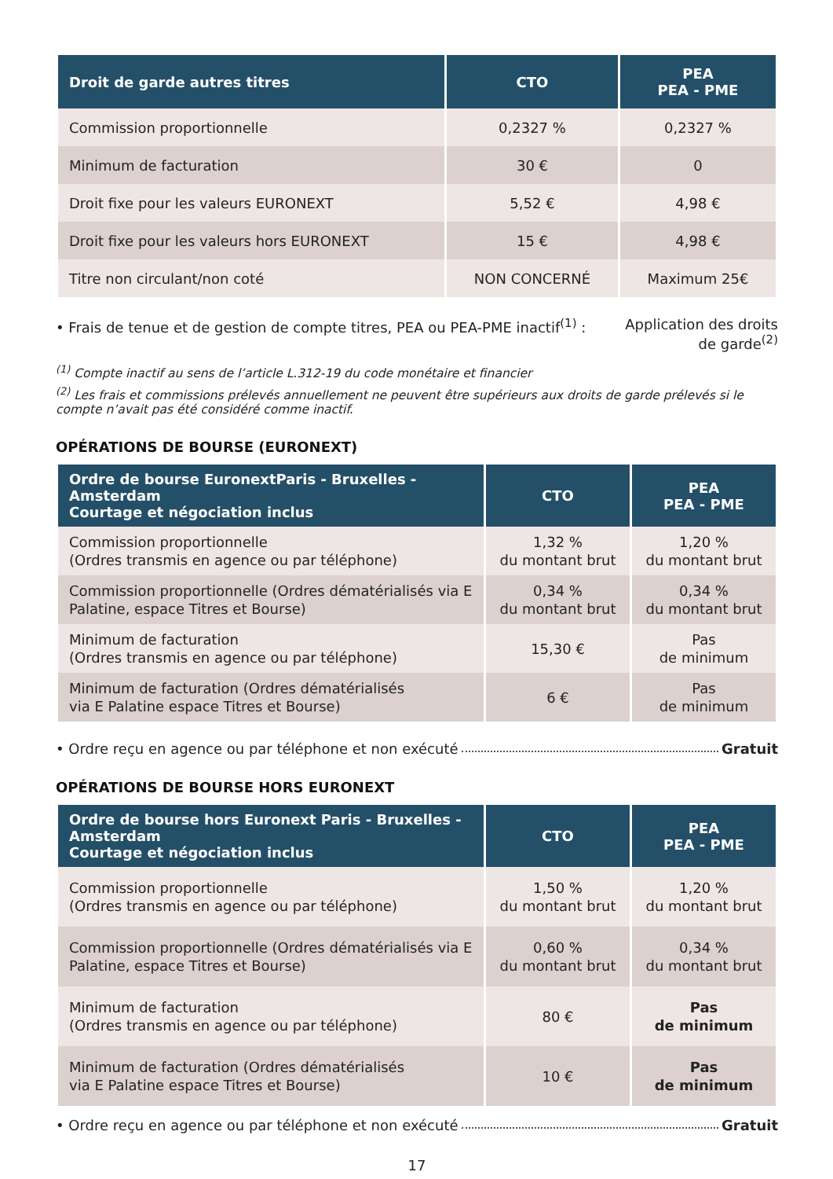| Droit de garde autres titres | CTO | PEA PEA - PME |
| --- | --- | --- |
| Commission proportionnelle | 0,2327 % | 0,2327 % |
| Minimum de facturation | 30 € | 0 |
| Droit fixe pour les valeurs EURONEXT | 5,52 € | 4,98 € |
| Droit fixe pour les valeurs hors EURONEXT | 15 € | 4,98 € |
| Titre non circulant/non coté | NON CONCERNÉ | Maximum 25€ |
• Frais de tenue et de gestion de compte titres, PEA ou PEA-PME inactif<sup>(1)</sup> : Application des droits
de garde<sup>(2)</sup>
<sup>(1)</sup> Compte inactif au sens de l’article L.312-19 du code monétaire et financier
<sup>(2)</sup> Les frais et commissions prélevés annuellement ne peuvent être supérieurs aux droits de garde prélevés si le compte n’avait pas été considéré comme inactif.
OPÉRATIONS DE BOURSE (EURONEXT)
| Ordre de bourse EuronextParis - Bruxelles - Amsterdam Courtage et négociation inclus | CTO | PEA PEA - PME |
| --- | --- | --- |
| Commission proportionnelle (Ordres transmis en agence ou par téléphone) | 1,32 % du montant brut | 1,20 % du montant brut |
| Commission proportionnelle (Ordres dématérialisés via E Palatine, espace Titres et Bourse) | 0,34 % du montant brut | 0,34 % du montant brut |
| Minimum de facturation (Ordres transmis en agence ou par téléphone) | 15,30 € | Pas de minimum |
| Minimum de facturation (Ordres dématérialisés via E Palatine espace Titres et Bourse) | 6 € | Pas de minimum |
• Ordre reçu en agence ou par téléphone et non exécuté Gratuit
OPÉRATIONS DE BOURSE HORS EURONEXT
| Ordre de bourse hors Euronext Paris - Bruxelles - Amsterdam Courtage et négociation inclus | CTO | PEA PEA - PME |
| --- | --- | --- |
| Commission proportionnelle (Ordres transmis en agence ou par téléphone) | 1,50 % du montant brut | 1,20 % du montant brut |
| Commission proportionnelle (Ordres dématérialisés via E Palatine, espace Titres et Bourse) | 0,60 % du montant brut | 0,34 % du montant brut |
| Minimum de facturation (Ordres transmis en agence ou par téléphone) | 80 € | Pas de minimum |
| Minimum de facturation (Ordres dématérialisés via E Palatine espace Titres et Bourse) | 10 € | Pas de minimum |
• Ordre reçu en agence ou par téléphone et non exécuté Gratuit
17